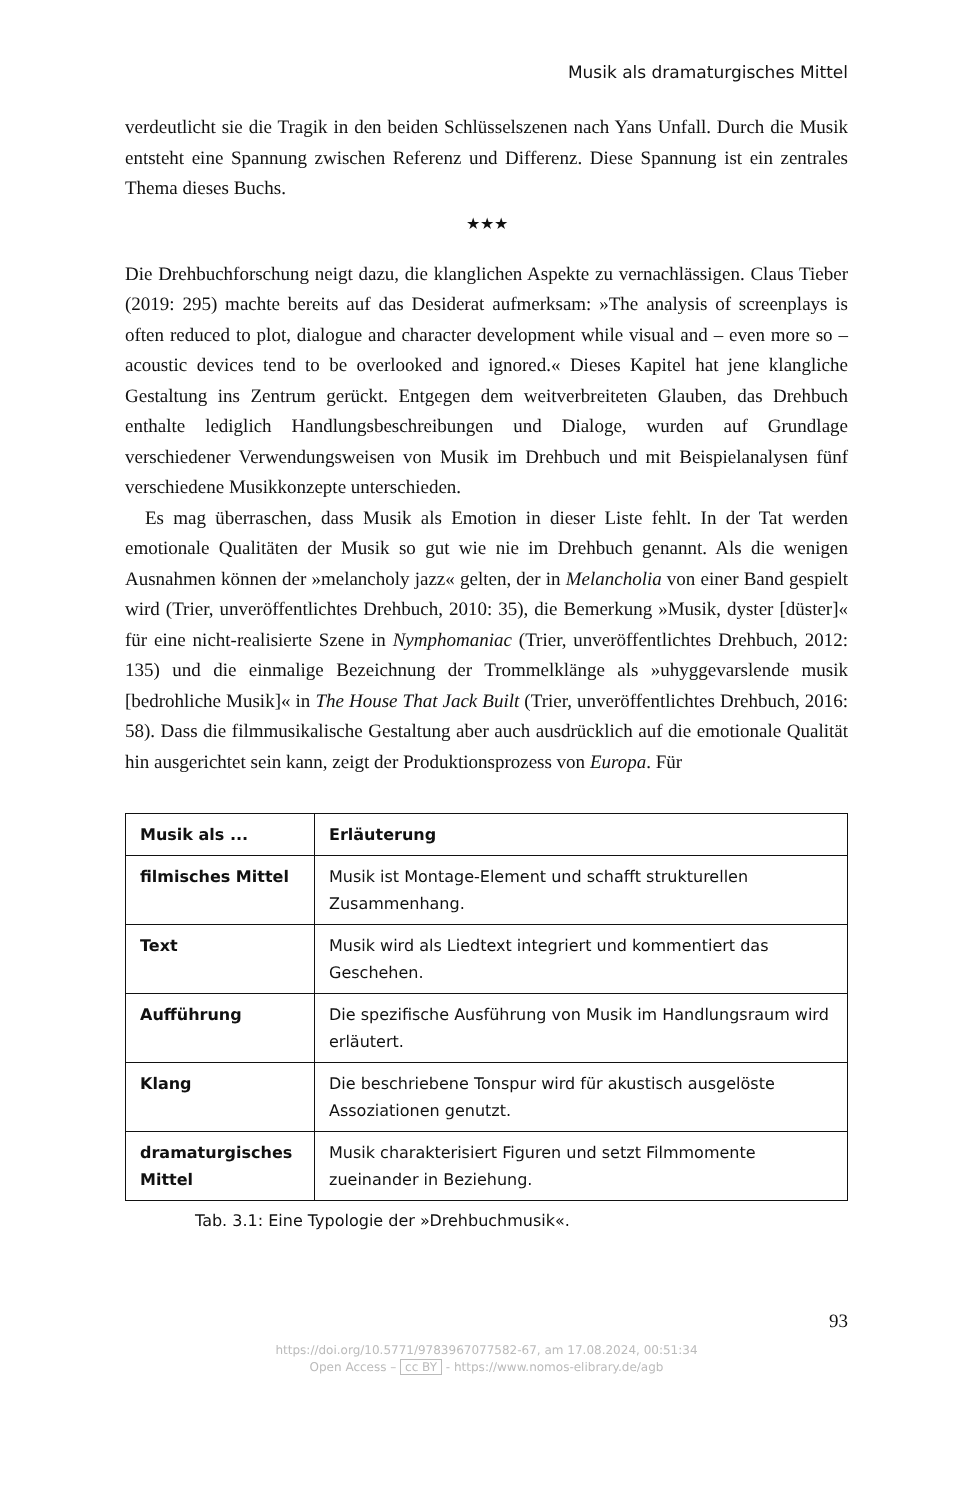Musik als dramaturgisches Mittel
verdeutlicht sie die Tragik in den beiden Schlüsselszenen nach Yans Unfall. Durch die Musik entsteht eine Spannung zwischen Referenz und Differenz. Diese Spannung ist ein zentrales Thema dieses Buchs.
★★★
Die Drehbuchforschung neigt dazu, die klanglichen Aspekte zu vernachlässigen. Claus Tieber (2019: 295) machte bereits auf das Desiderat aufmerksam: »The analysis of screenplays is often reduced to plot, dialogue and character development while visual and – even more so – acoustic devices tend to be overlooked and ignored.« Dieses Kapitel hat jene klangliche Gestaltung ins Zentrum gerückt. Entgegen dem weitverbreiteten Glauben, das Drehbuch enthalte lediglich Handlungsbeschreibungen und Dialoge, wurden auf Grundlage verschiedener Verwendungsweisen von Musik im Drehbuch und mit Beispielanalysen fünf verschiedene Musikkonzepte unterschieden.
Es mag überraschen, dass Musik als Emotion in dieser Liste fehlt. In der Tat werden emotionale Qualitäten der Musik so gut wie nie im Drehbuch genannt. Als die wenigen Ausnahmen können der »melancholy jazz« gelten, der in Melancholia von einer Band gespielt wird (Trier, unveröffentlichtes Drehbuch, 2010: 35), die Bemerkung »Musik, dyster [düster]« für eine nicht-realisierte Szene in Nymphomaniac (Trier, unveröffentlichtes Drehbuch, 2012: 135) und die einmalige Bezeichnung der Trommelklänge als »uhyggevarslende musik [bedrohliche Musik]« in The House That Jack Built (Trier, unveröffentlichtes Drehbuch, 2016: 58). Dass die filmmusikalische Gestaltung aber auch ausdrücklich auf die emotionale Qualität hin ausgerichtet sein kann, zeigt der Produktionsprozess von Europa. Für
| Musik als ... | Erläuterung |
| --- | --- |
| filmisches Mittel | Musik ist Montage-Element und schafft strukturellen Zusammenhang. |
| Text | Musik wird als Liedtext integriert und kommentiert das Geschehen. |
| Aufführung | Die spezifische Ausführung von Musik im Handlungsraum wird erläutert. |
| Klang | Die beschriebene Tonspur wird für akustisch ausgelöste Assoziationen genutzt. |
| dramaturgisches Mittel | Musik charakterisiert Figuren und setzt Filmmomente zueinander in Beziehung. |
Tab. 3.1: Eine Typologie der »Drehbuchmusik«.
93
https://doi.org/10.5771/9783967077582-67, am 17.08.2024, 00:51:34
Open Access – cc BY - https://www.nomos-elibrary.de/agb